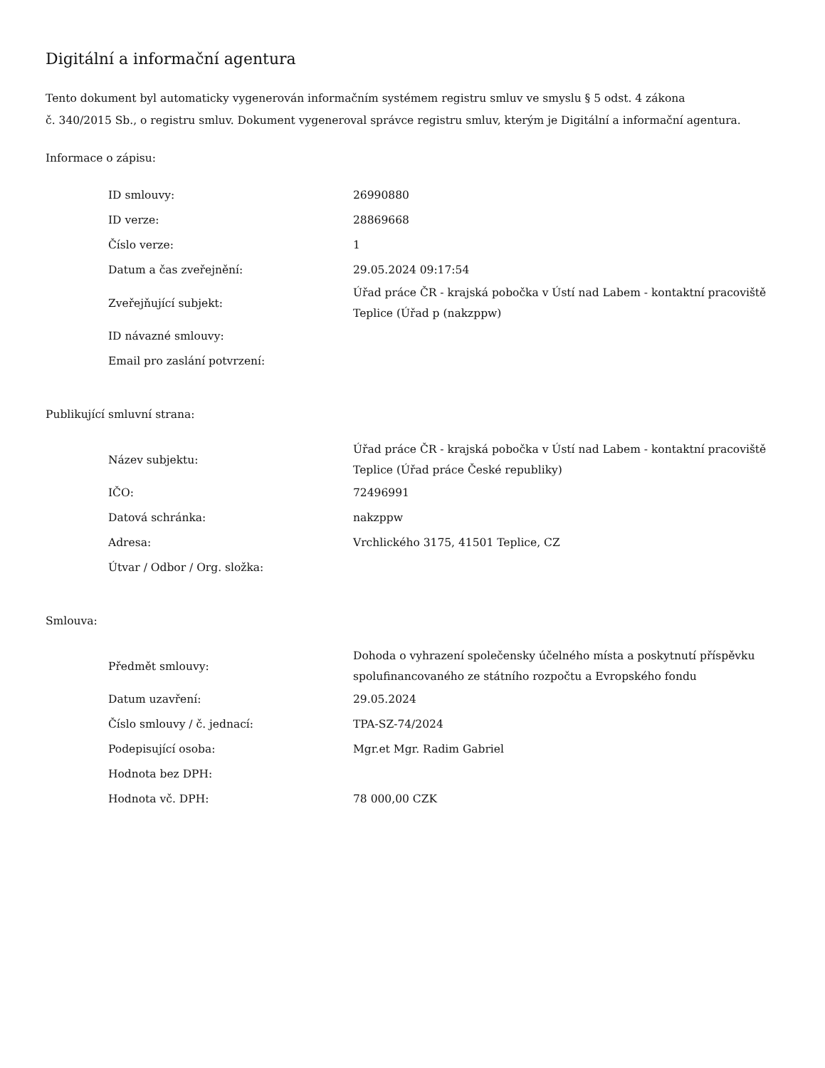Digitální a informační agentura
Tento dokument byl automaticky vygenerován informačním systémem registru smluv ve smyslu § 5 odst. 4 zákona
č. 340/2015 Sb., o registru smluv. Dokument vygeneroval správce registru smluv, kterým je Digitální a informační agentura.
Informace o zápisu:
| ID smlouvy: | 26990880 |
| ID verze: | 28869668 |
| Číslo verze: | 1 |
| Datum a čas zveřejnění: | 29.05.2024 09:17:54 |
| Zveřejňující subjekt: | Úřad práce ČR - krajská pobočka v Ústí nad Labem - kontaktní pracoviště Teplice (Úřad p (nakzppw) |
| ID návazné smlouvy: | |
| Email pro zaslání potvrzení: | |
Publikující smluvní strana:
| Název subjektu: | Úřad práce ČR - krajská pobočka v Ústí nad Labem - kontaktní pracoviště Teplice (Úřad práce České republiky) |
| IČO: | 72496991 |
| Datová schránka: | nakzppw |
| Adresa: | Vrchlického 3175, 41501 Teplice, CZ |
| Útvar / Odbor / Org. složka: | |
Smlouva:
| Předmět smlouvy: | Dohoda o vyhrazení společensky účelného místa a poskytnutí příspěvku spolufinancovaného ze státního rozpočtu a Evropského fondu |
| Datum uzavření: | 29.05.2024 |
| Číslo smlouvy / č. jednací: | TPA-SZ-74/2024 |
| Podepisující osoba: | Mgr.et Mgr. Radim Gabriel |
| Hodnota bez DPH: | |
| Hodnota vč. DPH: | 78 000,00 CZK |